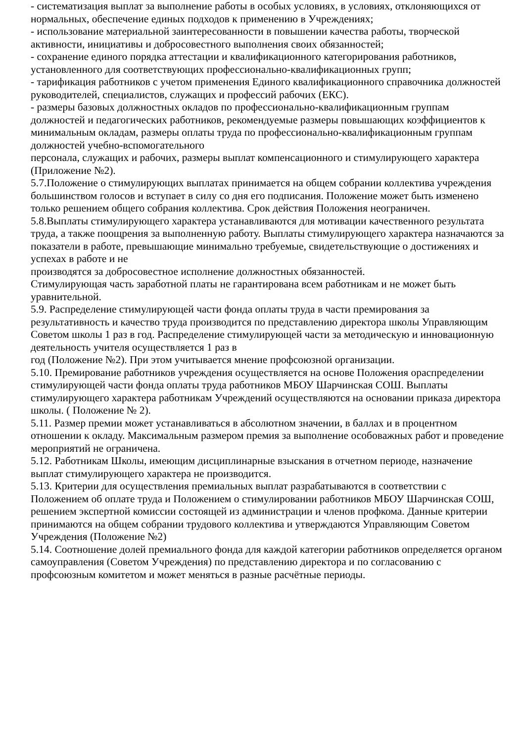- систематизация выплат за выполнение работы в особых условиях, в условиях, отклоняющихся от нормальных, обеспечение единых подходов к применению в Учреждениях;
- использование материальной заинтересованности в повышении качества работы, творческой активности, инициативы и добросовестного выполнения своих обязанностей;
- сохранение единого порядка аттестации и квалификационного категорирования работников, установленного для соответствующих профессионально-квалификационных групп;
- тарификация работников с учетом применения Единого квалификационного справочника должностей руководителей, специалистов, служащих и профессий рабочих (ЕКС).
- размеры базовых должностных окладов по профессионально-квалификационным группам должностей и педагогических работников, рекомендуемые размеры повышающих коэффициентов к минимальным окладам, размеры оплаты труда по профессионально-квалификационным группам должностей учебно-вспомогательного
персонала, служащих и рабочих, размеры выплат компенсационного и стимулирующего характера (Приложение №2).
5.7.Положение о стимулирующих выплатах принимается на общем собрании коллектива учреждения большинством голосов и вступает в силу со дня его подписания. Положение может быть изменено только решением общего собрания коллектива. Срок действия Положения неограничен.
5.8.Выплаты стимулирующего характера устанавливаются для мотивации качественного результата труда, а также поощрения за выполненную работу. Выплаты стимулирующего характера назначаются за показатели в работе, превышающие минимально требуемые, свидетельствующие о достижениях и успехах в работе и не
производятся за добросовестное исполнение должностных обязанностей.
Стимулирующая часть заработной платы не гарантирована всем работникам и не может быть уравнительной.
5.9. Распределение стимулирующей части фонда оплаты труда в части премирования за результативность и качество труда производится по представлению директора школы Управляющим Советом школы 1 раз в год. Распределение стимулирующей части за методическую и инновационную деятельность учителя осуществляется 1 раз в
год (Положение №2). При этом учитывается мнение профсоюзной организации.
5.10. Премирование работников учреждения осуществляется на основе Положения ораспределении стимулирующей части фонда оплаты труда работников МБОУ Шарчинская СОШ. Выплаты стимулирующего характера работникам Учреждений осуществляются на основании приказа директора школы. ( Положение № 2).
5.11. Размер премии может устанавливаться в абсолютном значении, в баллах и в процентном отношении к окладу. Максимальным размером премия за выполнение особоважных работ и проведение мероприятий не ограничена.
5.12. Работникам Школы, имеющим дисциплинарные взыскания в отчетном периоде, назначение выплат стимулирующего характера не производится.
5.13. Критерии для осуществления премиальных выплат разрабатываются в соответствии с Положением об оплате труда и Положением о стимулировании работников МБОУ Шарчинская СОШ, решением экспертной комиссии состоящей из администрации и членов профкома. Данные критерии принимаются на общем собрании трудового коллектива и утверждаются Управляющим Советом Учреждения (Положение №2)
5.14. Соотношение долей премиального фонда для каждой категории работников определяется органом самоуправления (Советом Учреждения) по представлению директора и по согласованию с профсоюзным комитетом и может меняться в разные расчётные периоды.